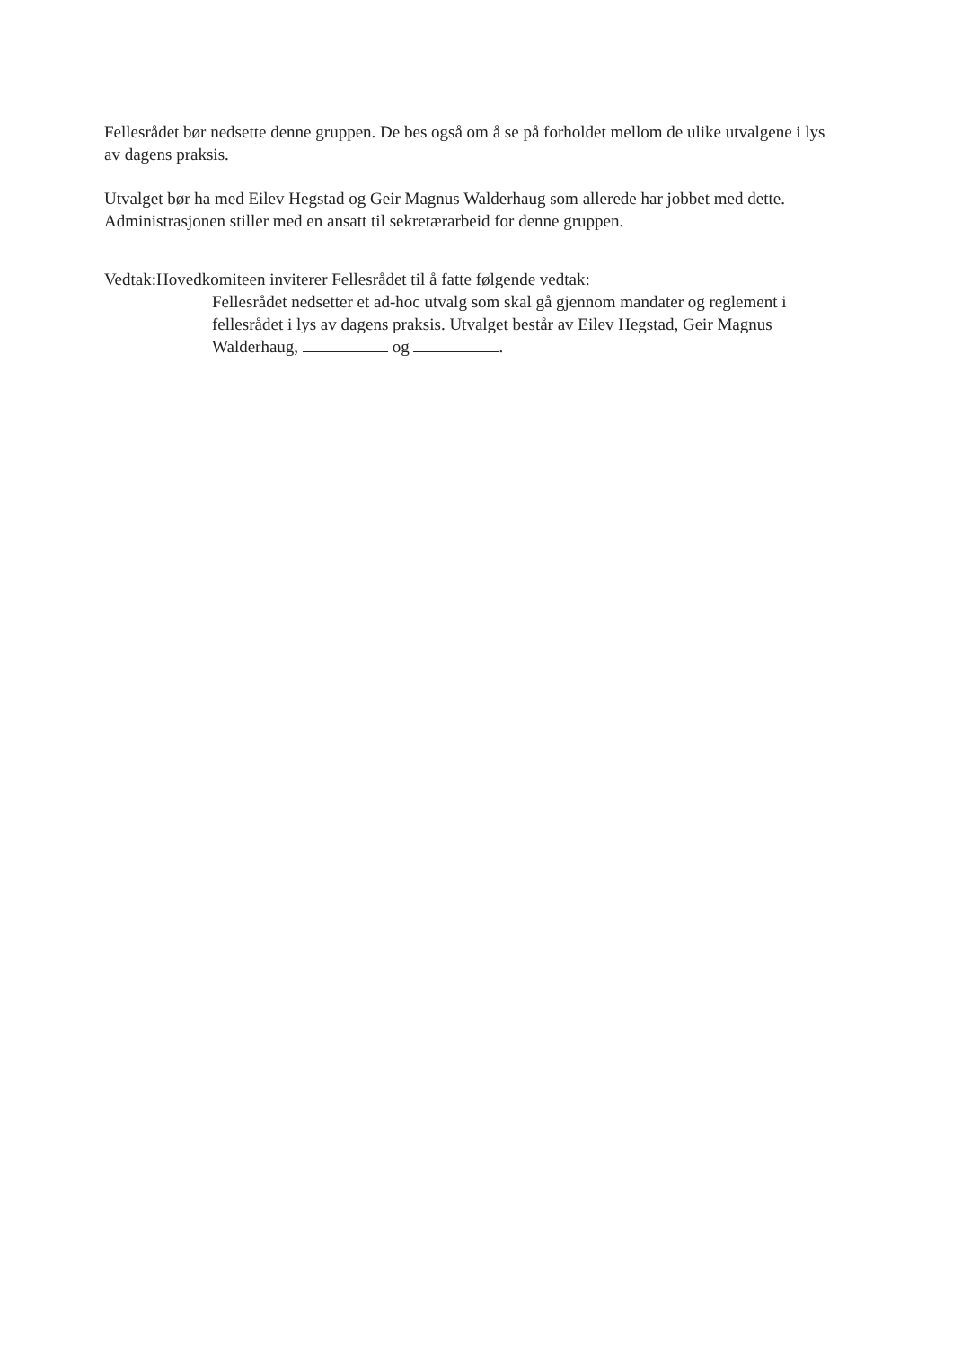Fellesrådet bør nedsette denne gruppen. De bes også om å se på forholdet mellom de ulike utvalgene i lys av dagens praksis.
Utvalget bør ha med Eilev Hegstad og Geir Magnus Walderhaug som allerede har jobbet med dette. Administrasjonen stiller med en ansatt til sekretærarbeid for denne gruppen.
Vedtak: Hovedkomiteen inviterer Fellesrådet til å fatte følgende vedtak:
Fellesrådet nedsetter et ad-hoc utvalg som skal gå gjennom mandater og reglement i fellesrådet i lys av dagens praksis. Utvalget består av Eilev Hegstad, Geir Magnus Walderhaug, og .